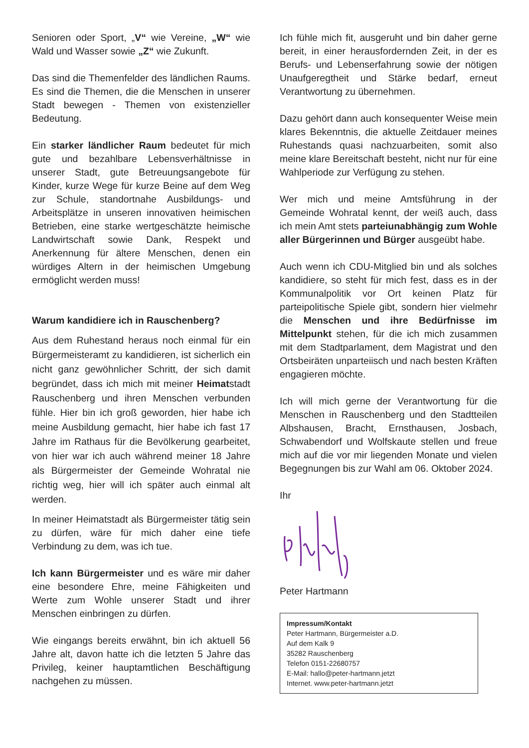Senioren oder Sport, „V“ wie Vereine, „W“ wie Wald und Wasser sowie „Z“ wie Zukunft.
Das sind die Themenfelder des ländlichen Raums. Es sind die Themen, die die Menschen in unserer Stadt bewegen - Themen von existenzieller Bedeutung.
Ein starker ländlicher Raum bedeutet für mich gute und bezahlbare Lebensverhältnisse in unserer Stadt, gute Betreuungsangebote für Kinder, kurze Wege für kurze Beine auf dem Weg zur Schule, standortnahe Ausbildungs- und Arbeitsplätze in unseren innovativen heimischen Betrieben, eine starke wertgeschätzte heimische Landwirtschaft sowie Dank, Respekt und Anerkennung für ältere Menschen, denen ein würdiges Altern in der heimischen Umgebung ermöglicht werden muss!
Warum kandidiere ich in Rauschenberg?
Aus dem Ruhestand heraus noch einmal für ein Bürgermeisteramt zu kandidieren, ist sicherlich ein nicht ganz gewöhnlicher Schritt, der sich damit begründet, dass ich mich mit meiner Heimatstadt Rauschenberg und ihren Menschen verbunden fühle. Hier bin ich groß geworden, hier habe ich meine Ausbildung gemacht, hier habe ich fast 17 Jahre im Rathaus für die Bevölkerung gearbeitet, von hier war ich auch während meiner 18 Jahre als Bürgermeister der Gemeinde Wohratal nie richtig weg, hier will ich später auch einmal alt werden.
In meiner Heimatstadt als Bürgermeister tätig sein zu dürfen, wäre für mich daher eine tiefe Verbindung zu dem, was ich tue.
Ich kann Bürgermeister und es wäre mir daher eine besondere Ehre, meine Fähigkeiten und Werte zum Wohle unserer Stadt und ihrer Menschen einbringen zu dürfen.
Wie eingangs bereits erwähnt, bin ich aktuell 56 Jahre alt, davon hatte ich die letzten 5 Jahre das Privileg, keiner hauptamtlichen Beschäftigung nachgehen zu müssen.
Ich fühle mich fit, ausgeruht und bin daher gerne bereit, in einer herausfordernden Zeit, in der es Berufs- und Lebenserfahrung sowie der nötigen Unaufgeregtheit und Stärke bedarf, erneut Verantwortung zu übernehmen.
Dazu gehört dann auch konsequenter Weise mein klares Bekenntnis, die aktuelle Zeitdauer meines Ruhestands quasi nachzuarbeiten, somit also meine klare Bereitschaft besteht, nicht nur für eine Wahlperiode zur Verfügung zu stehen.
Wer mich und meine Amtsführung in der Gemeinde Wohratal kennt, der weiß auch, dass ich mein Amt stets parteiunabhängig zum Wohle aller Bürgerinnen und Bürger ausgeübt habe.
Auch wenn ich CDU-Mitglied bin und als solches kandidiere, so steht für mich fest, dass es in der Kommunalpolitik vor Ort keinen Platz für parteipolitische Spiele gibt, sondern hier vielmehr die Menschen und ihre Bedürfnisse im Mittelpunkt stehen, für die ich mich zusammen mit dem Stadtparlament, dem Magistrat und den Ortsbeiräten unparteiisch und nach besten Kräften engagieren möchte.
Ich will mich gerne der Verantwortung für die Menschen in Rauschenberg und den Stadtteilen Albshausen, Bracht, Ernsthausen, Josbach, Schwabendorf und Wolfskaute stellen und freue mich auf die vor mir liegenden Monate und vielen Begegnungen bis zur Wahl am 06. Oktober 2024.
Ihr
Peter Hartmann
Impressum/Kontakt
Peter Hartmann, Bürgermeister a.D.
Auf dem Kalk 9
35282 Rauschenberg
Telefon 0151-22680757
E-Mail: hallo@peter-hartmann.jetzt
Internet. www.peter-hartmann.jetzt